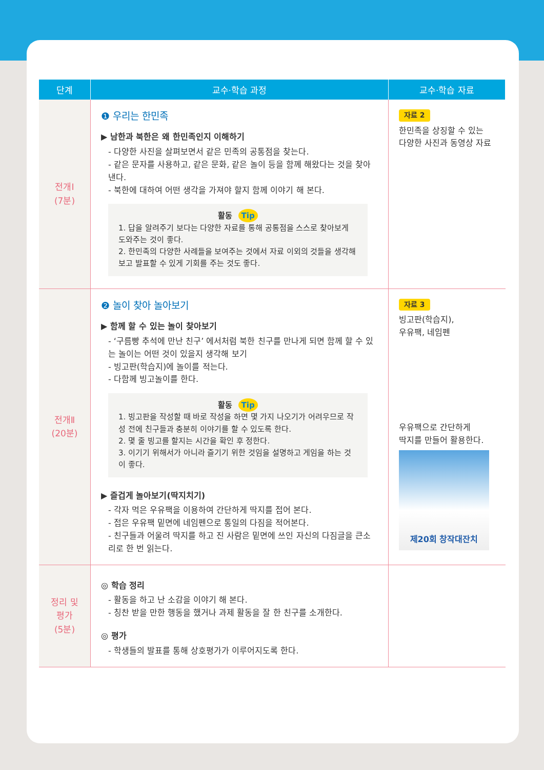| 단계 | 교수·학습 과정 | 교수·학습 자료 |
| --- | --- | --- |
| 전개Ⅰ (7분) | ❶ 우리는 한민족 ▶ 남한과 북한은 왜 한민족인지 이해하기 - 다양한 사진을 살펴보면서 같은 민족의 공통점을 찾는다. - 같은 문자를 사용하고, 같은 문화, 같은 놀이 등을 함께 해왔다는 것을 찾아낸다. - 북한에 대하여 어떤 생각을 가져야 할지 함께 이야기 해 본다. 활동 Tip 1. 답을 알려주기 보다는 다양한 자료를 통해 공통점을 스스로 찾아보게 도와주는 것이 좋다. 2. 한민족의 다양한 사례들을 보여주는 것에서 자료 이외의 것들을 생각해 보고 발표할 수 있게 기회를 주는 것도 좋다. | 자료 2 한민족을 상징할 수 있는 다양한 사진과 동영상 자료 |
| 전개Ⅱ (20분) | ❷ 놀이 찾아 놀아보기 ▶ 함께 할 수 있는 놀이 찾아보기 - ‘구름빵 추석에 만난 친구’ 에서처럼 북한 친구를 만나게 되면 함께 할 수 있는 놀이는 어떤 것이 있을지 생각해 보기 - 빙고판(학습지)에 놀이를 적는다. - 다함께 빙고놀이를 한다. 활동 Tip 1. 빙고판을 작성할 때 바로 작성을 하면 몇 가지 나오기가 어려우므로 작성 전에 친구들과 충분히 이야기를 할 수 있도록 한다. 2. 몇 줄 빙고를 할지는 시간을 확인 후 정한다. 3. 이기기 위해서가 아니라 즐기기 위한 것임을 설명하고 게임을 하는 것이 좋다. ▶ 즐겁게 놀아보기(딱지치기) - 각자 먹은 우유팩을 이용하여 간단하게 딱지를 접어 본다. - 접은 우유팩 밑면에 네임펜으로 통일의 다짐을 적어본다. - 친구들과 어울려 딱지를 하고 진 사람은 밑면에 쓰인 자신의 다짐글을 큰소리로 한 번 읽는다. | 자료 3 빙고판(학습지), 우유팩, 네임펜 우유팩으로 간단하게 딱지를 만들어 활용한다. 제20회 창작대잔치 |
| 정리 및 평가 (5분) | ◎ 학습 정리 - 활동을 하고 난 소감을 이야기 해 본다. - 칭찬 받을 만한 행동을 했거나 과제 활동을 잘 한 친구를 소개한다. ◎ 평가 - 학생들의 발표를 통해 상호평가가 이루어지도록 한다. | |